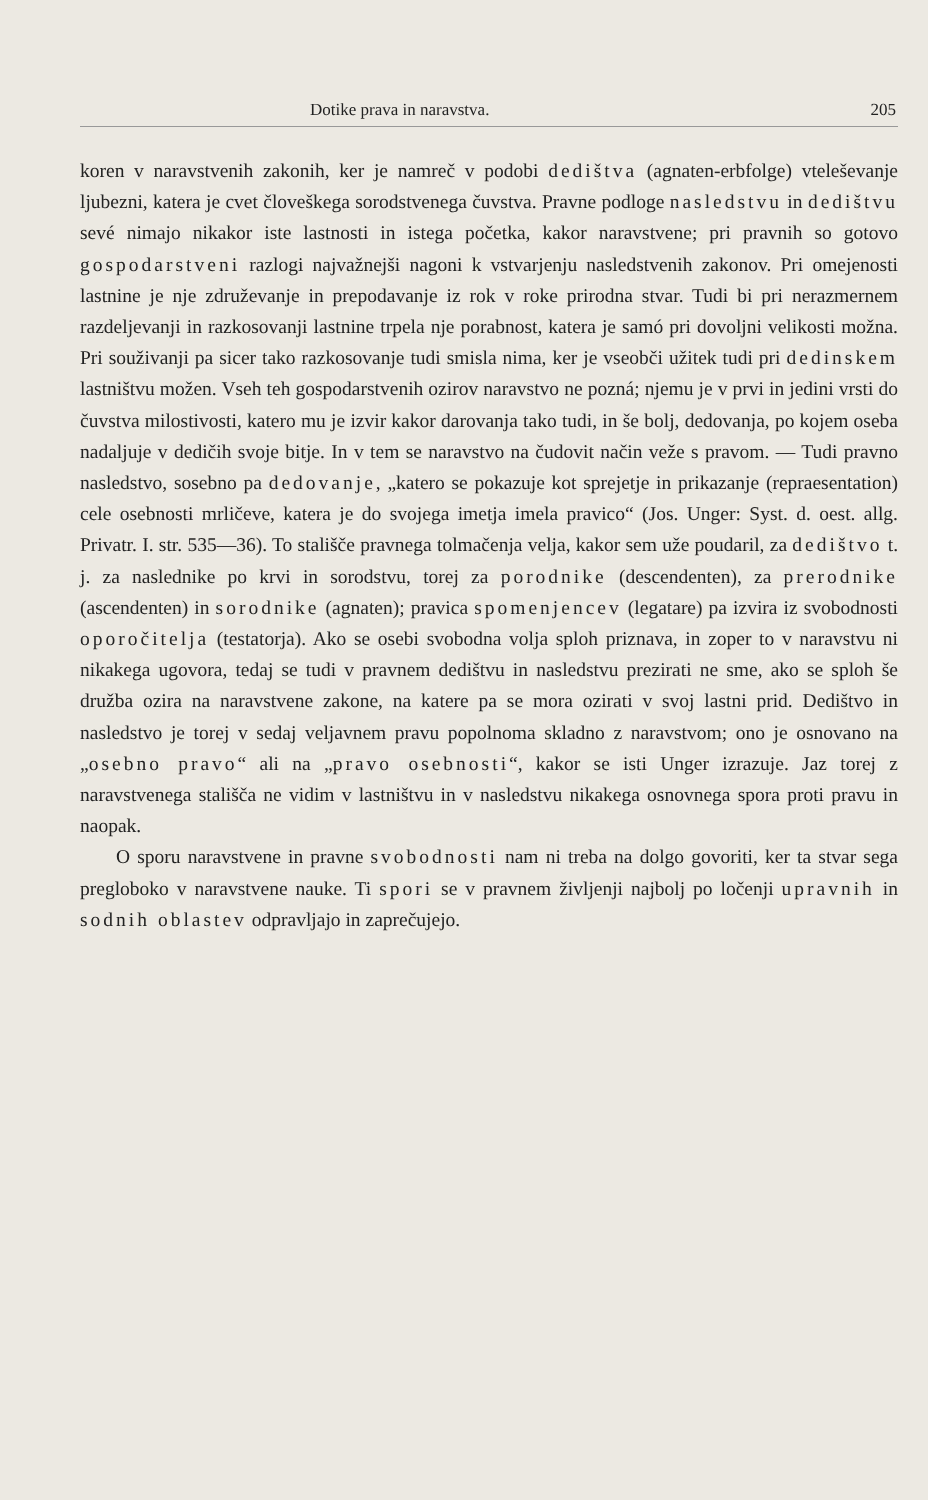Dotike prava in naravstva. 205
koren v naravstvenih zakonih, ker je namreč v podobi dedištva (agnaten-erbfolge) vteleševanje ljubezni, katera je cvet človeškega sorodstvenega čuvstva. Pravne podloge nasledstvu in dedištvu sevé nimajo nikakor iste lastnosti in istega početka, kakor naravstvene; pri pravnih so gotovo gospodarstveni razlogi najvažnejši nagoni k vstvarjenju nasledstvenih zakonov. Pri omejenosti lastnine je nje združevanje in prepodavanje iz rok v roke prirodna stvar. Tudi bi pri nerazmernem razdeljevanji in razkosovanji lastnine trpela nje porabnost, katera je samó pri dovoljni velikosti možna. Pri souživanji pa sicer tako razkosovanje tudi smisla nima, ker je vseobči užitek tudi pri dedinskem lastništvu možen. Vseh teh gospodarstvenih ozirov naravstvo ne pozná; njemu je v prvi in jedini vrsti do čuvstva milostivosti, katero mu je izvir kakor darovanja tako tudi, in še bolj, dedovanja, po kojem oseba nadaljuje v dedičih svoje bitje. In v tem se naravstvo na čudovit način veže s pravom. — Tudi pravno nasledstvo, sosebno pa dedovanje, „katero se pokazuje kot sprejetje in prikazanje (repraesentation) cele osebnosti mrličeve, katera je do svojega imetja imela pravico“ (Jos. Unger: Syst. d. oest. allg. Privatr. I. str. 535—36). To stališče pravnega tolmačenja velja, kakor sem uže poudaril, za dedištvo t. j. za naslednike po krvi in sorodstvu, torej za porodnike (descendenten), za prerodnike (ascendenten) in sorodnike (agnaten); pravica spomenjencev (legatare) pa izvira iz svobodnosti oporočitelja (testatorja). Ako se osebi svobodna volja sploh priznava, in zoper to v naravstvu ni nikakega ugovora, tedaj se tudi v pravnem dedištvu in nasledstvu prezirati ne sme, ako se sploh še družba ozira na naravstvene zakone, na katere pa se mora ozirati v svoj lastni prid. Dedištvo in nasledstvo je torej v sedaj veljavnem pravu popolnoma skladno z naravstvom; ono je osnovano na „osebno pravo“ ali na „pravo osebnosti“, kakor se isti Unger izrazuje. Jaz torej z naravstvenega stališča ne vidim v lastništvu in v nasledstvu nikakega osnovnega spora proti pravu in naopak.
O sporu naravstvene in pravne svobodnosti nam ni treba na dolgo govoriti, ker ta stvar sega pregloboko v naravstvene nauke. Ti spori se v pravnem življenji najbolj po ločenji upravnih in sodnih oblastev odpravljajo in zaprečujejo.